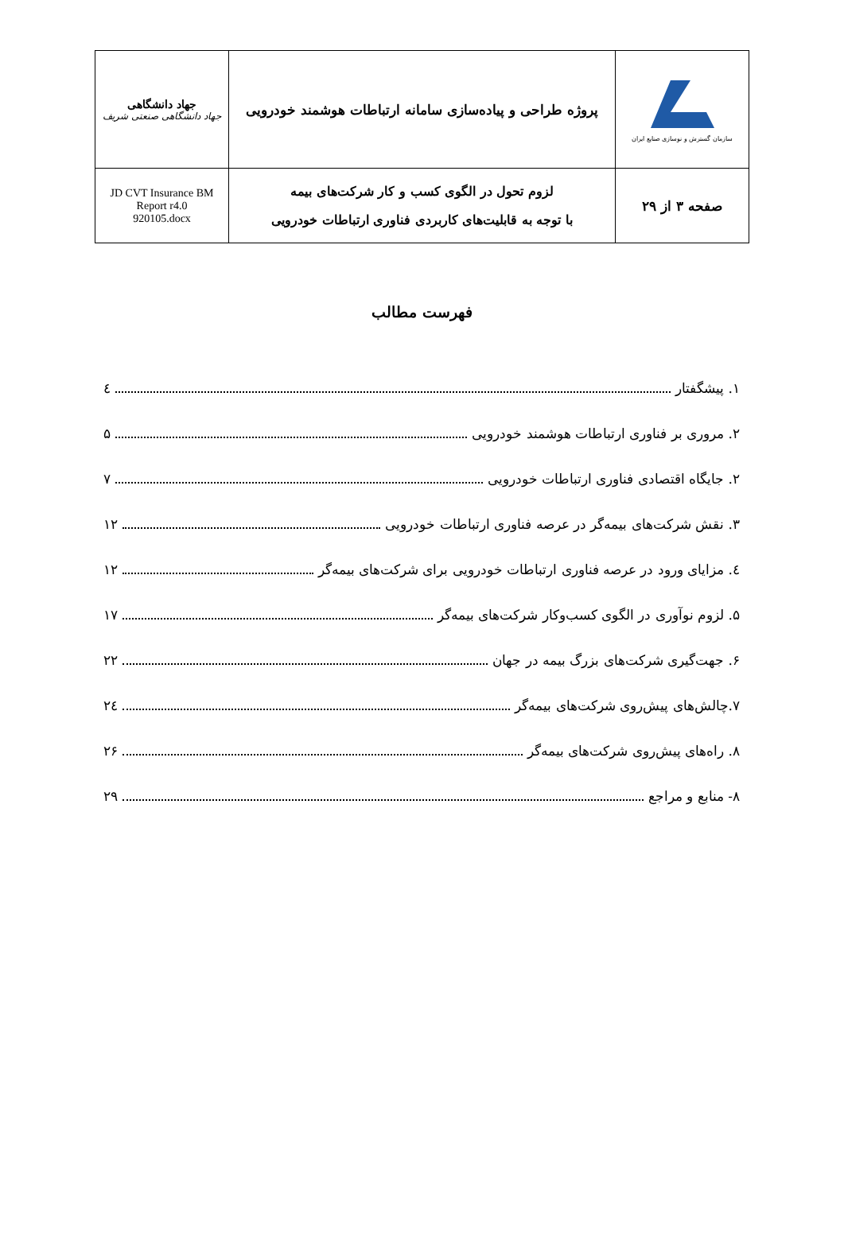| جهاد دانشگاهی جهاد دانشگاهی صنعتی شریف | پروژه طراحی و پیاده‌سازی سامانه ارتباطات هوشمند خودرویی | سازمان گسترش و نوسازی صنایع ایران |
| JD CVT Insurance BM Report r4.0 920105.docx | لزوم تحول در الگوی کسب و کار شرکت‌های بیمه با توجه به قابلیت‌های کاربردی فناوری ارتباطات خودرویی | صفحه ۳ از ۲۹ |
فهرست مطالب
۱. پیشگفتار ٤
۲. مروری بر فناوری ارتباطات هوشمند خودرویی ۵
۲. جایگاه اقتصادی فناوری ارتباطات خودرویی ۷
۳. نقش شرکت‌های بیمه‌گر در عرصه فناوری ارتباطات خودرویی ۱۲
٤. مزایای ورود در عرصه فناوری ارتباطات خودرویی برای شرکت‌های بیمه‌گر ۱۲
۵. لزوم نوآوری در الگوی کسب‌وکار شرکت‌های بیمه‌گر ۱۷
۶. جهت‌گیری شرکت‌های بزرگ بیمه در جهان ۲۲
۷.چالش‌های پیش‌روی شرکت‌های بیمه‌گر ۲٤
۸. راه‌های پیش‌روی شرکت‌های بیمه‌گر ۲۶
۸- منابع و مراجع ۲۹